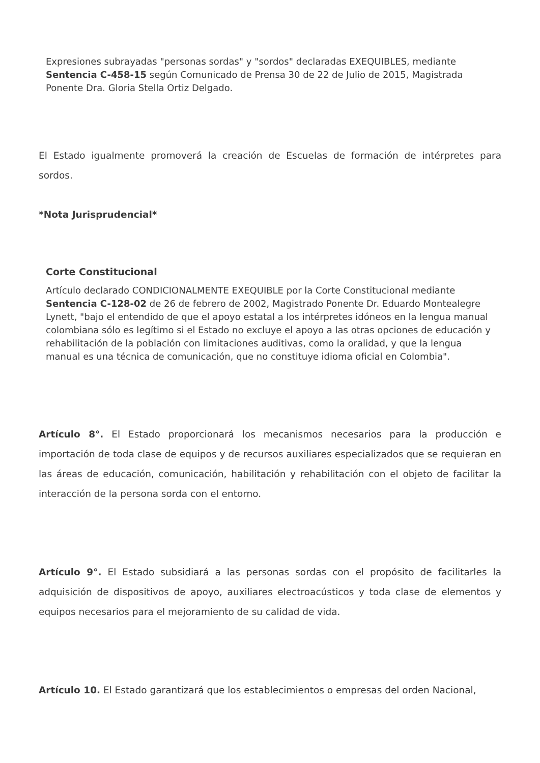Expresiones subrayadas "personas sordas" y "sordos" declaradas EXEQUIBLES, mediante Sentencia C-458-15 según Comunicado de Prensa 30 de 22 de Julio de 2015, Magistrada Ponente Dra. Gloria Stella Ortiz Delgado.
El Estado igualmente promoverá la creación de Escuelas de formación de intérpretes para sordos.
*Nota Jurisprudencial*
Corte Constitucional
Artículo declarado CONDICIONALMENTE EXEQUIBLE por la Corte Constitucional mediante Sentencia C-128-02 de 26 de febrero de 2002, Magistrado Ponente Dr. Eduardo Montealegre Lynett, "bajo el entendido de que el apoyo estatal a los intérpretes idóneos en la lengua manual colombiana sólo es legítimo si el Estado no excluye el apoyo a las otras opciones de educación y rehabilitación de la población con limitaciones auditivas, como la oralidad, y que la lengua manual es una técnica de comunicación, que no constituye idioma oficial en Colombia".
Artículo 8°. El Estado proporcionará los mecanismos necesarios para la producción e importación de toda clase de equipos y de recursos auxiliares especializados que se requieran en las áreas de educación, comunicación, habilitación y rehabilitación con el objeto de facilitar la interacción de la persona sorda con el entorno.
Artículo 9°. El Estado subsidiará a las personas sordas con el propósito de facilitarles la adquisición de dispositivos de apoyo, auxiliares electroacústicos y toda clase de elementos y equipos necesarios para el mejoramiento de su calidad de vida.
Artículo 10. El Estado garantizará que los establecimientos o empresas del orden Nacional,